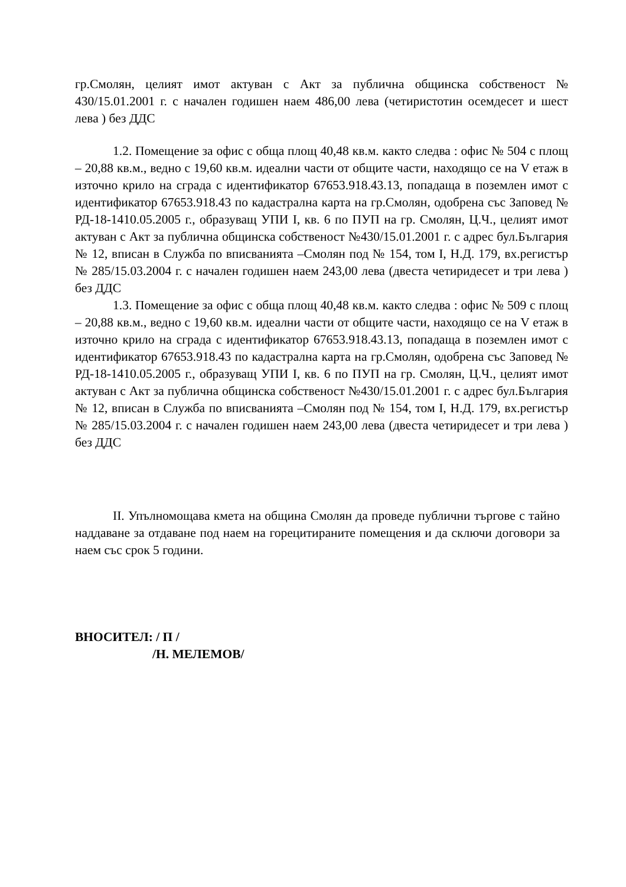гр.Смолян, целият имот актуван с Акт за публична общинска собственост № 430/15.01.2001 г. с начален годишен наем 486,00 лева (четиристотин осемдесет и шест лева ) без ДДС
1.2. Помещение за офис с обща площ 40,48 кв.м. както следва : офис № 504 с площ – 20,88 кв.м., ведно с 19,60 кв.м. идеални части от общите части, находящо се на V етаж в източно крило на сграда с идентификатор 67653.918.43.13, попадаща в поземлен имот с идентификатор 67653.918.43 по кадастрална карта на гр.Смолян, одобрена със Заповед № РД-18-1410.05.2005 г., образуващ УПИ I, кв. 6 по ПУП на гр. Смолян, Ц.Ч., целият имот актуван с Акт за публична общинска собственост №430/15.01.2001 г. с адрес бул.България № 12, вписан в Служба по вписванията –Смолян под № 154, том I, Н.Д. 179, вх.регистър № 285/15.03.2004 г. с начален годишен наем 243,00 лева (двеста четиридесет и три лева ) без ДДС
1.3. Помещение за офис с обща площ 40,48 кв.м. както следва : офис № 509 с площ – 20,88 кв.м., ведно с 19,60 кв.м. идеални части от общите части, находящо се на V етаж в източно крило на сграда с идентификатор 67653.918.43.13, попадаща в поземлен имот с идентификатор 67653.918.43 по кадастрална карта на гр.Смолян, одобрена със Заповед № РД-18-1410.05.2005 г., образуващ УПИ I, кв. 6 по ПУП на гр. Смолян, Ц.Ч., целият имот актуван с Акт за публична общинска собственост №430/15.01.2001 г. с адрес бул.България № 12, вписан в Служба по вписванията –Смолян под № 154, том I, Н.Д. 179, вх.регистър № 285/15.03.2004 г. с начален годишен наем 243,00 лева (двеста четиридесет и три лева ) без ДДС
II. Упълномощава кмета на община Смолян да проведе публични търгове с тайно наддаване за отдаване под наем на горецитираните помещения и да сключи договори за наем със срок 5 години.
ВНОСИТЕЛ: / П /
/Н. МЕЛЕМОВ/